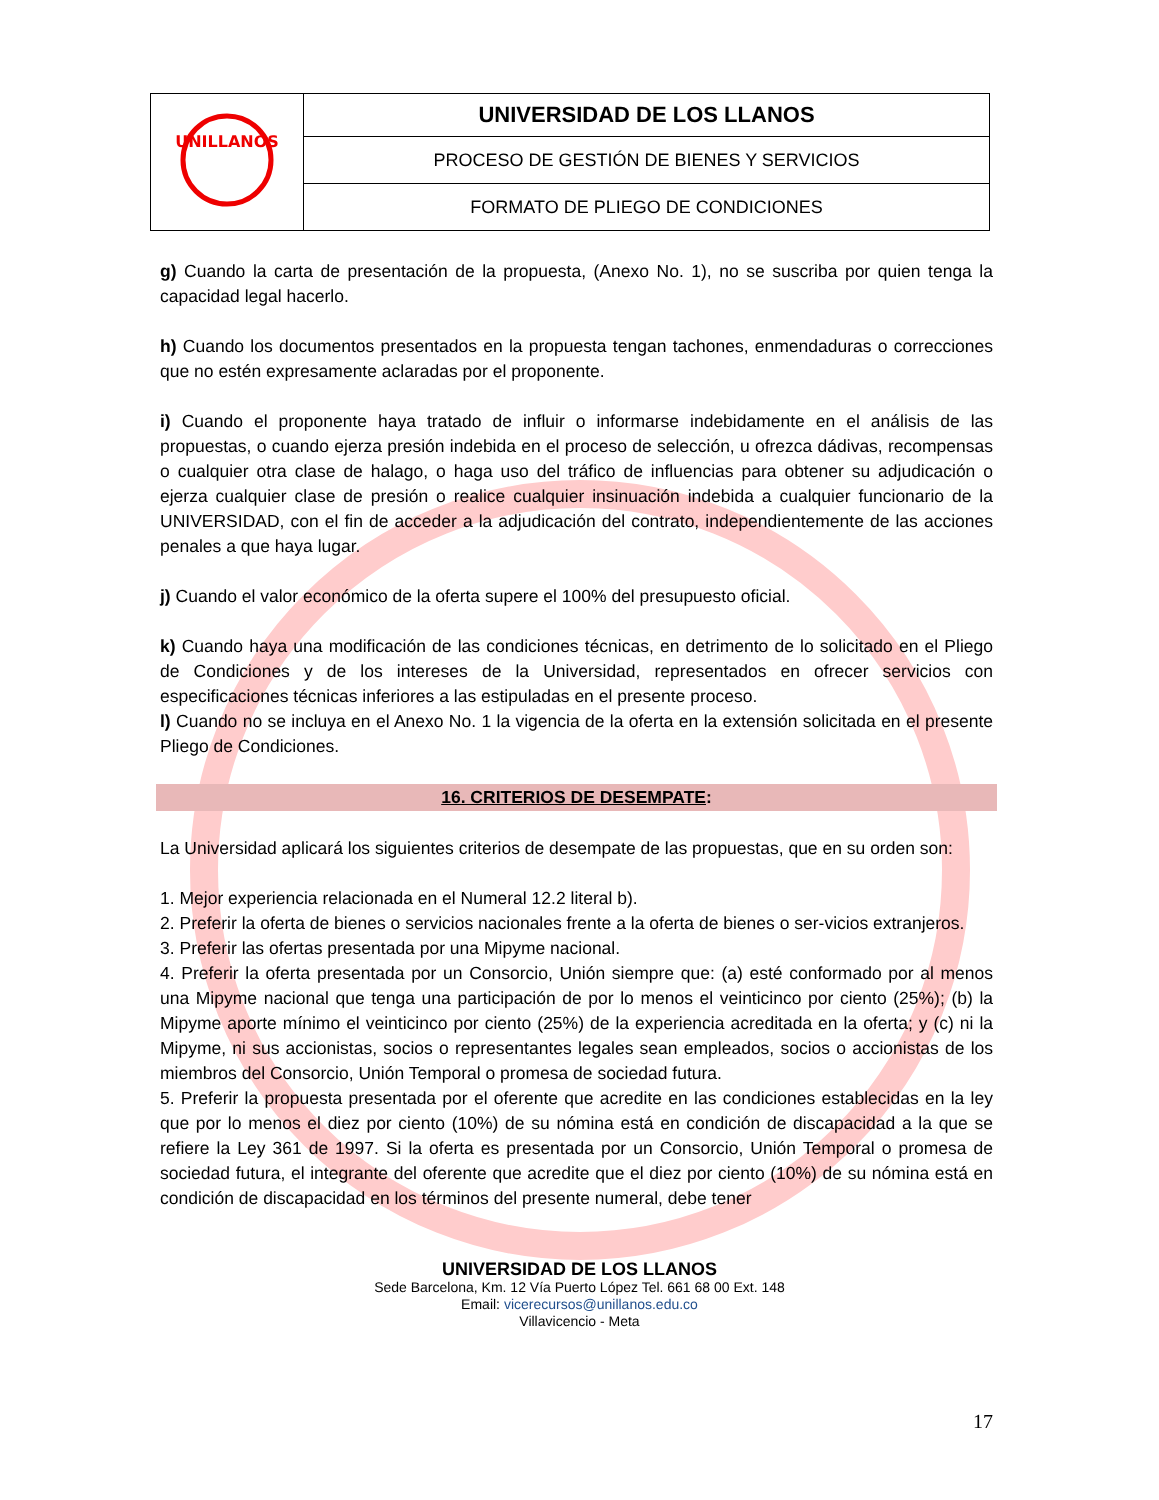| UNILLANOS | UNIVERSIDAD DE LOS LLANOS |
| | PROCESO DE GESTIÓN DE BIENES Y SERVICIOS |
| | FORMATO DE PLIEGO DE CONDICIONES |
g) Cuando la carta de presentación de la propuesta, (Anexo No. 1), no se suscriba por quien tenga la capacidad legal hacerlo.
h) Cuando los documentos presentados en la propuesta tengan tachones, enmendaduras o correcciones que no estén expresamente aclaradas por el proponente.
i) Cuando el proponente haya tratado de influir o informarse indebidamente en el análisis de las propuestas, o cuando ejerza presión indebida en el proceso de selección, u ofrezca dádivas, recompensas o cualquier otra clase de halago, o haga uso del tráfico de influencias para obtener su adjudicación o ejerza cualquier clase de presión o realice cualquier insinuación indebida a cualquier funcionario de la UNIVERSIDAD, con el fin de acceder a la adjudicación del contrato, independientemente de las acciones penales a que haya lugar.
j) Cuando el valor económico de la oferta supere el 100% del presupuesto oficial.
k) Cuando haya una modificación de las condiciones técnicas, en detrimento de lo solicitado en el Pliego de Condiciones y de los intereses de la Universidad, representados en ofrecer servicios con especificaciones técnicas inferiores a las estipuladas en el presente proceso.
l) Cuando no se incluya en el Anexo No. 1 la vigencia de la oferta en la extensión solicitada en el presente Pliego de Condiciones.
16. CRITERIOS DE DESEMPATE:
La Universidad aplicará los siguientes criterios de desempate de las propuestas, que en su orden son:
1. Mejor experiencia relacionada en el Numeral 12.2 literal b).
2. Preferir la oferta de bienes o servicios nacionales frente a la oferta de bienes o ser-vicios extranjeros.
3. Preferir las ofertas presentada por una Mipyme nacional.
4. Preferir la oferta presentada por un Consorcio, Unión siempre que: (a) esté conformado por al menos una Mipyme nacional que tenga una participación de por lo menos el veinticinco por ciento (25%); (b) la Mipyme aporte mínimo el veinticinco por ciento (25%) de la experiencia acreditada en la oferta; y (c) ni la Mipyme, ni sus accionistas, socios o representantes legales sean empleados, socios o accionistas de los miembros del Consorcio, Unión Temporal o promesa de sociedad futura.
5. Preferir la propuesta presentada por el oferente que acredite en las condiciones establecidas en la ley que por lo menos el diez por ciento (10%) de su nómina está en condición de discapacidad a la que se refiere la Ley 361 de 1997. Si la oferta es presentada por un Consorcio, Unión Temporal o promesa de sociedad futura, el integrante del oferente que acredite que el diez por ciento (10%) de su nómina está en condición de discapacidad en los términos del presente numeral, debe tener
UNIVERSIDAD DE LOS LLANOS
Sede Barcelona, Km. 12 Vía Puerto López Tel. 661 68 00 Ext. 148
Email: vicerecursos@unillanos.edu.co
Villavicencio - Meta
17